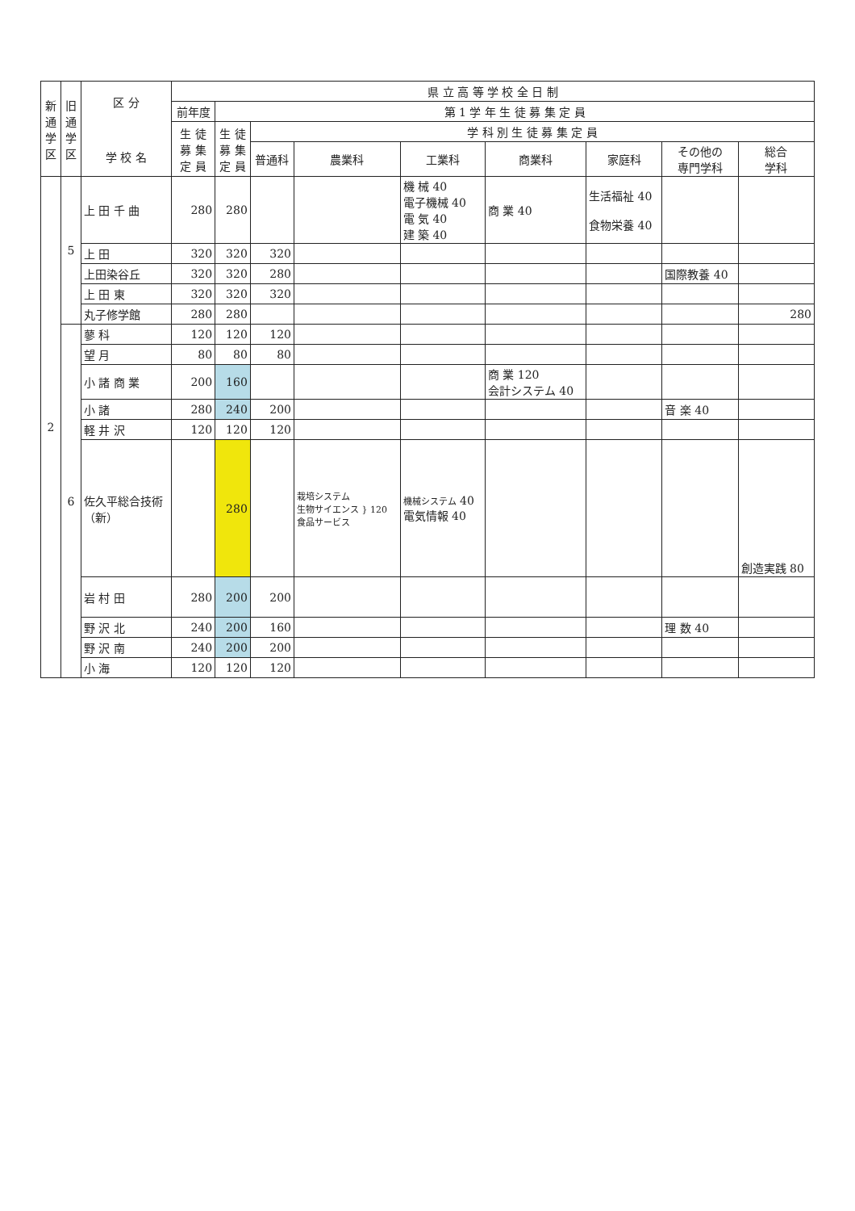| 新通学区 | 旧通学区 | 区 分 学 校 名 | 県 立 高 等 学 校 全 日 制 | | | | | | | | |
| --- | --- | --- | --- | --- | --- | --- | --- | --- | --- | --- | --- |
| | | | 前年度 | 第 1 学 年 生 徒 募 集 定 員 | | | | | | | |
| | | | 生 徒 募 集 定 員 | 生 徒 募 集 定 員 | 学 科 別 生 徒 募 集 定 員 | | | | | | |
| | | | | | 普通科 | 農業科 | 工業科 | 商業科 | 家庭科 | その他の 専門学科 | 総合 学科 |
| 2 | 5 | 上 田 千 曲 | 280 | 280 | | | 機 械 40 電子機械 40 電 気 40 建 築 40 | 商 業 40 | 生活福祉 40 食物栄養 40 | | |
| | | 上 田 | 320 | 320 | 320 | | | | | | |
| | | 上田染谷丘 | 320 | 320 | 280 | | | | | 国際教養 40 | |
| | | 上 田 東 | 320 | 320 | 320 | | | | | | |
| | | 丸子修学館 | 280 | 280 | | | | | | | 280 |
| | 6 | 蓼 科 | 120 | 120 | 120 | | | | | | |
| | | 望 月 | 80 | 80 | 80 | | | | | | |
| | | 小 諸 商 業 | 200 | 160 | | | | 商 業 120 会計システム 40 | | | |
| | | 小 諸 | 280 | 240 | 200 | | | | | 音 楽 40 | |
| | | 軽 井 沢 | 120 | 120 | 120 | | | | | | |
| | | 佐久平総合技術（新） | | 280 | | 栽培システム 生物サイエンス } 120 食品サービス | 機械システム 40 電気情報 40 | | | | 創造実践 80 |
| | | 岩 村 田 | 280 | 200 | 200 | | | | | | |
| | | 野 沢 北 | 240 | 200 | 160 | | | | | 理 数 40 | |
| | | 野 沢 南 | 240 | 200 | 200 | | | | | | |
| | | 小 海 | 120 | 120 | 120 | | | | | | |